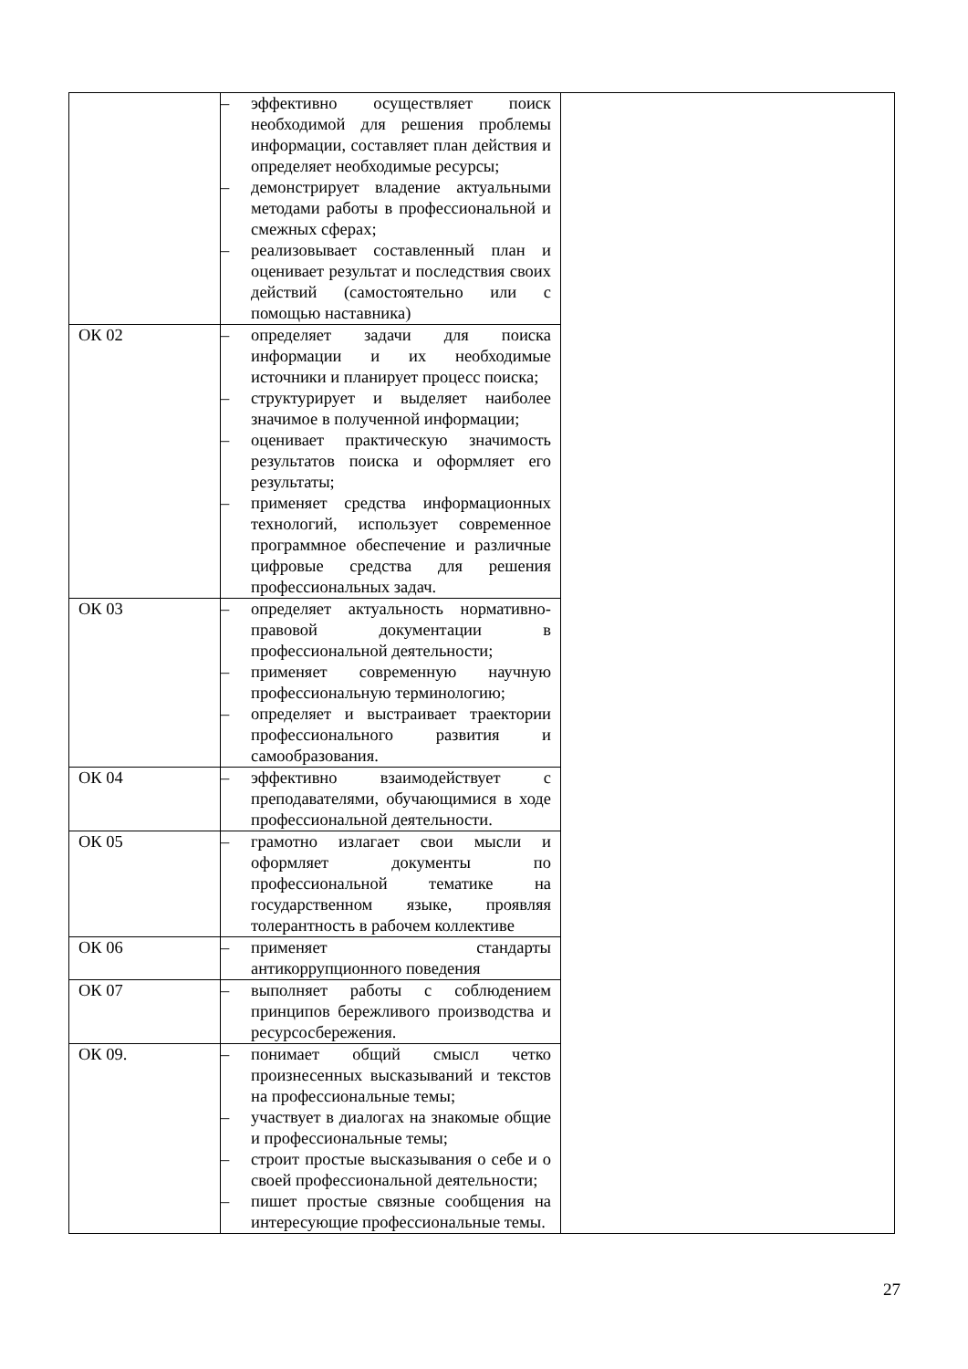| | – эффективно осуществляет поиск необходимой для решения проблемы информации, составляет план действия и определяет необходимые ресурсы; – демонстрирует владение актуальными методами работы в профессиональной и смежных сферах; – реализовывает составленный план и оценивает результат и последствия своих действий (самостоятельно или с помощью наставника) | |
| ОК 02 | – определяет задачи для поиска информации и их необходимые источники и планирует процесс поиска; – структурирует и выделяет наиболее значимое в полученной информации; – оценивает практическую значимость результатов поиска и оформляет его результаты; – применяет средства информационных технологий, использует современное программное обеспечение и различные цифровые средства для решения профессиональных задач. | |
| ОК 03 | – определяет актуальность нормативно-правовой документации в профессиональной деятельности; – применяет современную научную профессиональную терминологию; – определяет и выстраивает траектории профессионального развития и самообразования. | |
| ОК 04 | – эффективно взаимодействует с преподавателями, обучающимися в ходе профессиональной деятельности. | |
| ОК 05 | – грамотно излагает свои мысли и оформляет документы по профессиональной тематике на государственном языке, проявляя толерантность в рабочем коллективе | |
| ОК 06 | – применяет стандарты антикоррупционного поведения | |
| ОК 07 | – выполняет работы с соблюдением принципов бережливого производства и ресурсосбережения. | |
| ОК 09. | – понимает общий смысл четко произнесенных высказываний и текстов на профессиональные темы; – участвует в диалогах на знакомые общие и профессиональные темы; – строит простые высказывания о себе и о своей профессиональной деятельности; – пишет простые связные сообщения на интересующие профессиональные темы. | |
27